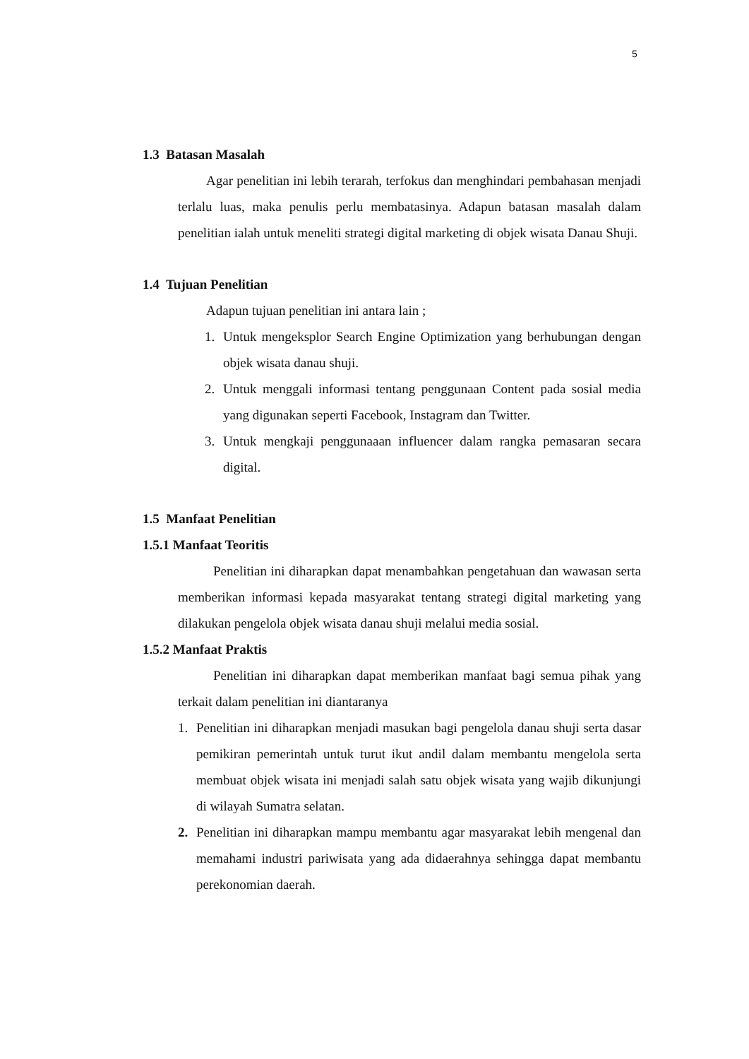5
1.3 Batasan Masalah
Agar penelitian ini lebih terarah, terfokus dan menghindari pembahasan menjadi terlalu luas, maka penulis perlu membatasinya. Adapun batasan masalah dalam penelitian ialah untuk meneliti strategi digital marketing di objek wisata Danau Shuji.
1.4 Tujuan Penelitian
Adapun tujuan penelitian ini antara lain ;
1. Untuk mengeksplor Search Engine Optimization yang berhubungan dengan objek wisata danau shuji.
2. Untuk menggali informasi tentang penggunaan Content pada sosial media yang digunakan seperti Facebook, Instagram dan Twitter.
3. Untuk mengkaji penggunaaan influencer dalam rangka pemasaran secara digital.
1.5 Manfaat Penelitian
1.5.1 Manfaat Teoritis
Penelitian ini diharapkan dapat menambahkan pengetahuan dan wawasan serta memberikan informasi kepada masyarakat tentang strategi digital marketing yang dilakukan pengelola objek wisata danau shuji melalui media sosial.
1.5.2 Manfaat Praktis
Penelitian ini diharapkan dapat memberikan manfaat bagi semua pihak yang terkait dalam penelitian ini diantaranya
1. Penelitian ini diharapkan menjadi masukan bagi pengelola danau shuji serta dasar pemikiran pemerintah untuk turut ikut andil dalam membantu mengelola serta membuat objek wisata ini menjadi salah satu objek wisata yang wajib dikunjungi di wilayah Sumatra selatan.
2. Penelitian ini diharapkan mampu membantu agar masyarakat lebih mengenal dan memahami industri pariwisata yang ada didaerahnya sehingga dapat membantu perekonomian daerah.